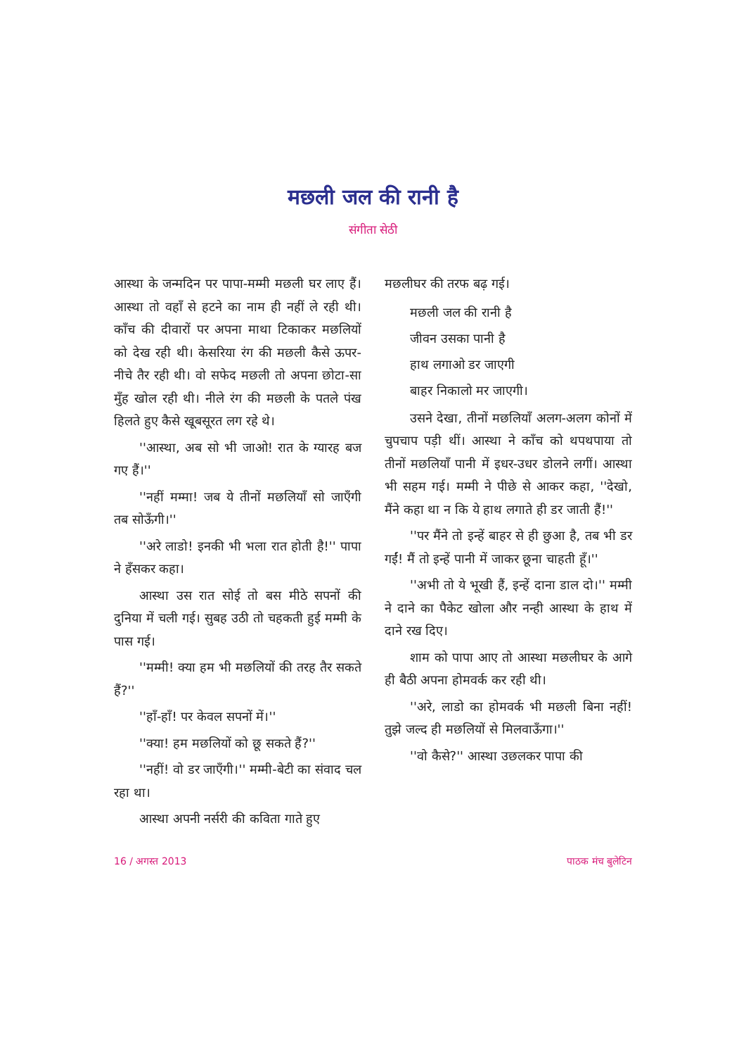मछली जल की रानी है
संगीता सेठी
आस्था के जन्मदिन पर पापा-मम्मी मछली घर लाए हैं। आस्था तो वहाँ से हटने का नाम ही नहीं ले रही थी। काँच की दीवारों पर अपना माथा टिकाकर मछलियों को देख रही थी। केसरिया रंग की मछली कैसे ऊपर-नीचे तैर रही थी। वो सफेद मछली तो अपना छोटा-सा मुँह खोल रही थी। नीले रंग की मछली के पतले पंख हिलते हुए कैसे खूबसूरत लग रहे थे।
''आस्था, अब सो भी जाओ! रात के ग्यारह बज गए हैं।''
''नहीं मम्मा! जब ये तीनों मछलियाँ सो जाएँगी तब सोऊँगी।''
''अरे लाडो! इनकी भी भला रात होती है!'' पापा ने हँसकर कहा।
आस्था उस रात सोई तो बस मीठे सपनों की दुनिया में चली गई। सुबह उठी तो चहकती हुई मम्मी के पास गई।
''मम्मी! क्या हम भी मछलियों की तरह तैर सकते हैं?''
''हाँ-हाँ! पर केवल सपनों में।''
''क्या! हम मछलियों को छू सकते हैं?''
''नहीं! वो डर जाएँगी।'' मम्मी-बेटी का संवाद चल रहा था।
आस्था अपनी नर्सरी की कविता गाते हुए
मछलीघर की तरफ बढ़ गई।
मछली जल की रानी है
जीवन उसका पानी है
हाथ लगाओ डर जाएगी
बाहर निकालो मर जाएगी।
उसने देखा, तीनों मछलियाँ अलग-अलग कोनों में चुपचाप पड़ी थीं। आस्था ने काँच को थपथपाया तो तीनों मछलियाँ पानी में इधर-उधर डोलने लगीं। आस्था भी सहम गई। मम्मी ने पीछे से आकर कहा, ''देखो, मैंने कहा था न कि ये हाथ लगाते ही डर जाती हैं!''
''पर मैंने तो इन्हें बाहर से ही छुआ है, तब भी डर गईं! मैं तो इन्हें पानी में जाकर छूना चाहती हूँ।''
''अभी तो ये भूखी हैं, इन्हें दाना डाल दो।'' मम्मी ने दाने का पैकेट खोला और नन्ही आस्था के हाथ में दाने रख दिए।
शाम को पापा आए तो आस्था मछलीघर के आगे ही बैठी अपना होमवर्क कर रही थी।
''अरे, लाडो का होमवर्क भी मछली बिना नहीं! तुझे जल्द ही मछलियों से मिलवाऊँगा।''
''वो कैसे?'' आस्था उछलकर पापा की
16 / अगस्त 2013 पाठक मंच बुलेटिन